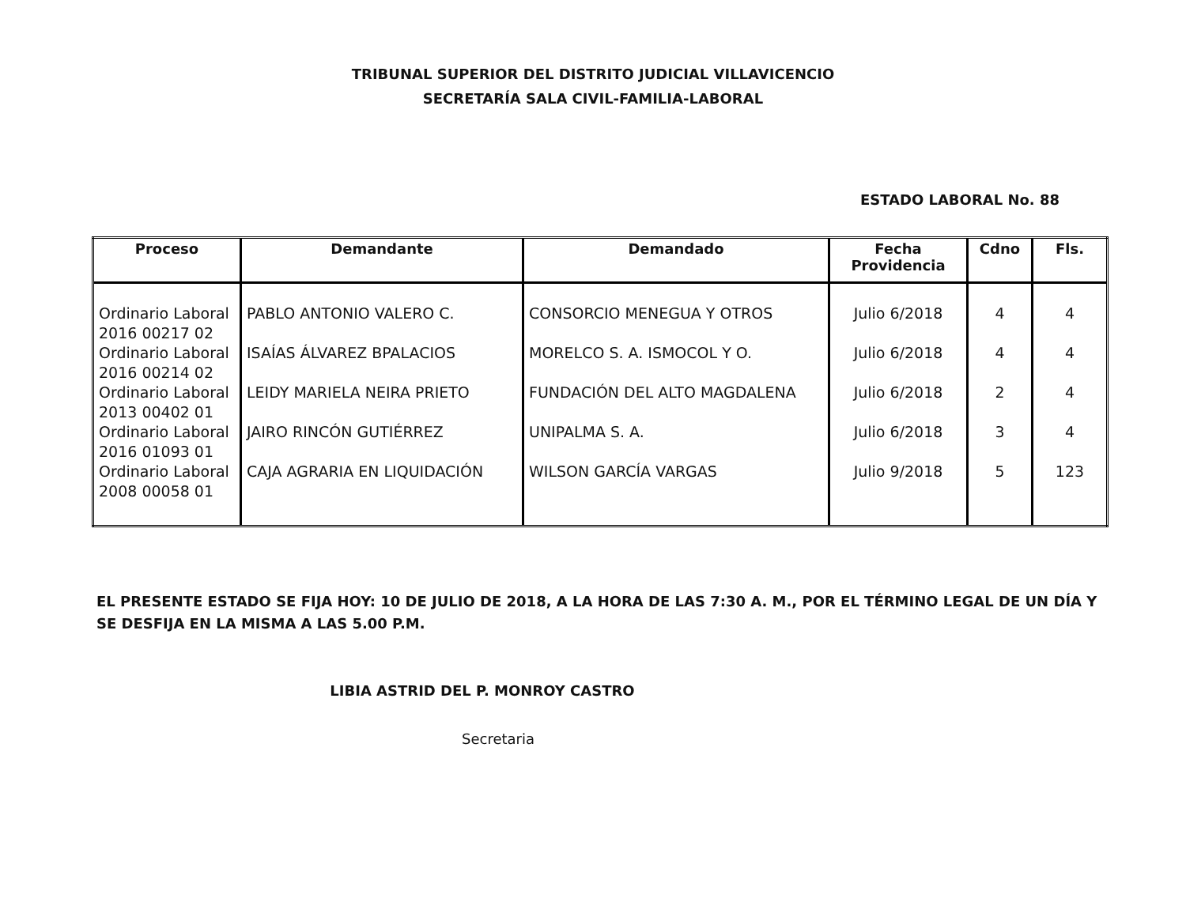TRIBUNAL SUPERIOR DEL DISTRITO JUDICIAL VILLAVICENCIO
SECRETARÍA SALA CIVIL-FAMILIA-LABORAL
ESTADO LABORAL No. 88
| Proceso | Demandante | Demandado | Fecha Providencia | Cdno | Fls. |
| --- | --- | --- | --- | --- | --- |
| Ordinario Laboral 2016 00217 02 | PABLO ANTONIO VALERO C. | CONSORCIO MENEGUA Y OTROS | Julio 6/2018 | 4 | 4 |
| Ordinario Laboral 2016 00214 02 | ISAÍAS ÁLVAREZ BPALACIOS | MORELCO S. A. ISMOCOL Y O. | Julio 6/2018 | 4 | 4 |
| Ordinario Laboral 2013 00402 01 | LEIDY MARIELA NEIRA PRIETO | FUNDACIÓN DEL ALTO MAGDALENA | Julio 6/2018 | 2 | 4 |
| Ordinario Laboral 2016 01093 01 | JAIRO RINCÓN GUTIÉRREZ | UNIPALMA S. A. | Julio 6/2018 | 3 | 4 |
| Ordinario Laboral 2008 00058 01 | CAJA AGRARIA EN LIQUIDACIÓN | WILSON GARCÍA VARGAS | Julio 9/2018 | 5 | 123 |
EL PRESENTE ESTADO SE FIJA HOY: 10 DE JULIO DE 2018, A LA HORA DE LAS 7:30 A. M., POR EL TÉRMINO LEGAL DE UN DÍA Y SE DESFIJA EN LA MISMA A LAS 5.00 P.M.
LIBIA ASTRID DEL P. MONROY CASTRO
Secretaria